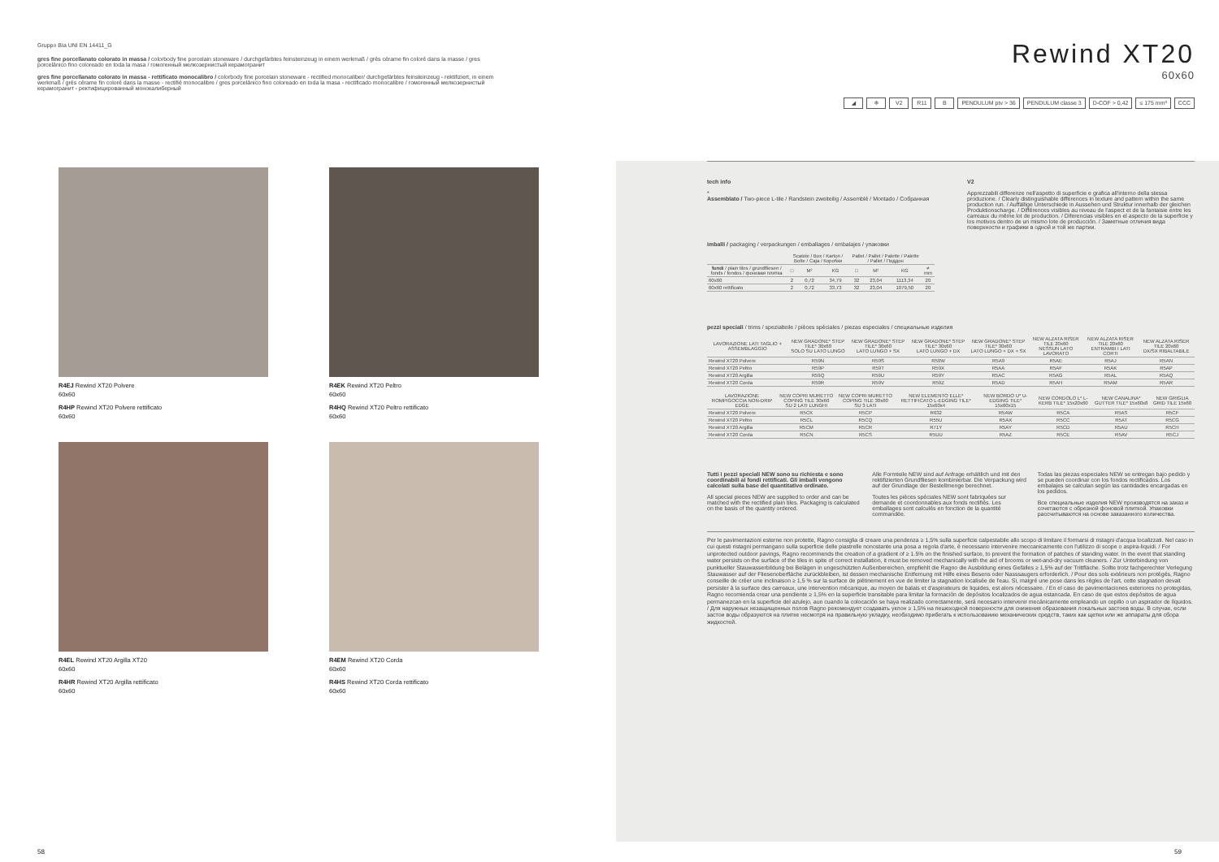Gruppo BIa UNI EN 14411_G
gres fine porcellanato colorato in massa / colorbody fine porcelain stoneware / durchgefärbtes feinsteinzeug in einem werkmaß / grès cérame fin coloré dans la masse / gres porcelánico fino coloreado en toda la masa / гомогенный мелкозернистый керамогранит
gres fine porcellanato colorato in massa - rettificato monocalibro / colorbody fine porcelain stoneware - rectified monocaliber/ durchgefärbtes feinsteinzeug - rektifiziert, in einem werkmaß / grès cérame fin coloré dans la masse - rectifié monocalibre / gres porcelánico fino coloreado en toda la masa - rectificado monocalibre / гомогенный мелкозернистый керамогранит - ректифицированный монокалиберный
Rewind XT20
60x60
◢ ❄ V2 R11 B PENDULUM ptv > 36 PENDULUM classe 3 D-COF > 0,42 ≤ 175 mm³ CCC
R4EJ Rewind XT20 Polvere
60x60
R4HP Rewind XT20 Polvere rettificato
60x60
R4EK Rewind XT20 Peltro
60x60
R4HQ Rewind XT20 Peltro rettificato
60x60
R4EL Rewind XT20 Argilla XT20
60x60
R4HR Rewind XT20 Argilla rettificato
60x60
R4EM Rewind XT20 Corda
60x60
R4HS Rewind XT20 Corda rettificato
60x60
tech info
*
Assemblato / Two-piece L-tile / Randstein zweiteilig / Assemblé / Montado / Собранная
V2
Apprezzabili differenze nell'aspetto di superficie e grafica all'interno della stessa produzione. / Clearly distinguishable differences in texture and pattern within the same production run. / Auffällige Unterschiede in Aussehen und Struktur innerhalb der gleichen Produktionscharge. / Différences visibles au niveau de l'aspect et de la fantaisie entre les carreaux du même lot de production. / Diferencias visibles en el aspecto de la superficie y los motivos dentro de un mismo lote de producción. / Заметные отличия вида поверхности и графики в одной и той же партии.
imballi / packaging / verpackungen / emballages / embalajes / упаковки
| | Scatole / Box / Karton / Boîte / Caja / Коробки | | | Pallet / Pallet / Palette / Palette / Pallet / Поддон | | | |
| --- | --- | --- | --- | --- | --- | --- | --- |
| fondi / plain tiles / grundfliesen / fonds / fondos / фоновая плитка | □ | M² | KG | □ | M² | KG | ≠ mm |
| 60x60 | 2 | 0,72 | 34,79 | 32 | 23,04 | 1113,34 | 20 |
| 60x60 rettificato | 2 | 0,72 | 33,73 | 32 | 23,04 | 1079,50 | 20 |
pezzi speciali / trims / spezialteile / pièces spéciales / piezas especiales / специальные изделия
| LAVORAZIONE LATI TAGLIO + ASSEMBLAGGIO | NEW GRADONE* STEP TILE* 30x60 SOLO SU LATO LUNGO | NEW GRADONE* STEP TILE* 30x60 LATO LUNGO + SX | NEW GRADONE* STEP TILE* 30x60 LATO LUNGO + DX | NEW GRADONE* STEP TILE* 30x60 LATO LUNGO + DX + SX | NEW ALZATA RISER TILE 20x60 NESSUN LATO LAVORATO | NEW ALZATA RISER TILE 20x60 ENTRAMBI I LATI CORTI | NEW ALZATA RISER TILE 20x60 DX/SX RIBALTABILE |
| --- | --- | --- | --- | --- | --- | --- | --- |
| Rewind XT20 Polvere | R59N | R59S | R59W | R5A9 | R5AE | R5AJ | R5AN |
| Rewind XT20 Peltro | R59P | R59T | R59X | R5AA | R5AF | R5AK | R5AP |
| Rewind XT20 Argilla | R59Q | R59U | R59Y | R5AC | R5AG | R5AL | R5AQ |
| Rewind XT20 Corda | R59R | R59V | R59Z | R5AD | R5AH | R5AM | R5AR |
| LAVORAZIONE ROMPIGOCCIA NON-DRIP EDGE | NEW COPRI MURETTO COPING TILE 30x60 SU 2 LATI LUNGHI | NEW COPRI MURETTO COPING TILE 30x60 SU 3 LATI | NEW ELEMENTO ELLE* RETTIFICATO L-EDGING TILE* 15x60x4 | NEW BORDO U* U-EDGING TILE* 15x60x15 | NEW CORDOLO L* L-KERB TILE* 15x20x60 | NEW CANALINA* GUTTER TILE* 15x60x8 | NEW GRIGLIA GRID TILE 15x60 |
| --- | --- | --- | --- | --- | --- | --- | --- |
| Rewind XT20 Polvere | R5CK | R5CP | R632 | R5AW | R5CA | R5AS | R5CF |
| Rewind XT20 Peltro | R5CL | R5CQ | R55U | R5AX | R5CC | R5AT | R5CG |
| Rewind XT20 Argilla | R5CM | R5CR | R71Y | R5AY | R5CD | R5AU | R5CH |
| Rewind XT20 Corda | R5CN | R5CS | R5UU | R5AZ | R5CE | R5AV | R5CJ |
Tutti i pezzi speciali NEW sono su richiesta e sono coordinabili ai fondi rettificati. Gli imballi vengono calcolati sulla base del quantitativo ordinato.
All special pieces NEW are supplied to order and can be matched with the rectified plain tiles. Packaging is calculated on the basis of the quantity ordered.
Alle Formteile NEW sind auf Anfrage erhältlich und mit den rektifizierten Grundfliesen kombinierbar. Die Verpackung wird auf der Grundlage der Bestellmenge berechnet.
Toutes les pièces spéciales NEW sont fabriquées sur demande et coordonnables aux fonds rectifiés. Les emballages sont calculés en fonction de la quantité commandée.
Todas las piezas especiales NEW se entregan bajo pedido y se pueden coordinar con los fondos rectificados. Los embalajes se calculan según las cantidades encargadas en los pedidos.
Все специальные изделия NEW производятся на заказ и сочетаются с обрезной фоновой плиткой. Упаковки рассчитываются на основе заказанного количества.
Per le pavimentazioni esterne non protette, Ragno consiglia di creare una pendenza ≥ 1,5% sulla superficie calpestabile allo scopo di limitare il formarsi di ristagni d'acqua localizzati. Nel caso in cui questi ristagni permangano sulla superficie delle piastrelle nonostante una posa a regola d'arte, è necessario intervenire meccanicamente con l'utilizzo di scope o aspira-liquidi. / For unprotected outdoor pavings, Ragno recommends the creation of a gradient of ≥ 1.5% on the finished surface, to prevent the formation of patches of standing water. In the event that standing water persists on the surface of the tiles in spite of correct installation, it must be removed mechanically with the aid of brooms or wet-and-dry vacuum cleaners. / Zur Unterbindung von punktueller Stauwasserbildung bei Belägen in ungeschützten Außenbereichen, empfiehlt die Ragno die Ausbildung eines Gefälles ≥ 1,5% auf der Trittfläche. Sollte trotz fachgerechter Verlegung Stauwasser auf der Fliesenoberfläche zurückbleiben, ist dessen mechanische Entfernung mit Hilfe eines Besens oder Nasssaugers erforderlich. / Pour des sols extérieurs non protégés, Ragno conseille de créer une inclinaison ≥ 1,5 % sur la surface de piétinement en vue de limiter la stagnation localisée de l'eau. Si, malgré une pose dans les règles de l'art, cette stagnation devait persister à la surface des carreaux, une intervention mécanique, au moyen de balais et d'aspirateurs de liquides, est alors nécessaire. / En el caso de pavimentaciones exteriores no protegidas, Ragno recomienda crear una pendiente ≥ 1,5% en la superficie transitable para limitar la formación de depósitos localizados de agua estancada. En caso de que estos depósitos de agua permanezcan en la superficie del azulejo, aun cuando la colocación se haya realizado correctamente, será necesario intervenir mecánicamente empleando un cepillo o un aspirador de líquidos. / Для наружных незащищенных полов Ragno рекомендует создавать уклон ≥ 1,5% на пешеходной поверхности для снижения образования локальных застоев воды. В случае, если застои воды образуются на плитке несмотря на правильную укладку, необходимо прибегать к использованию механических средств, таких как щетки или же аппараты для сбора жидкостей.
58 59